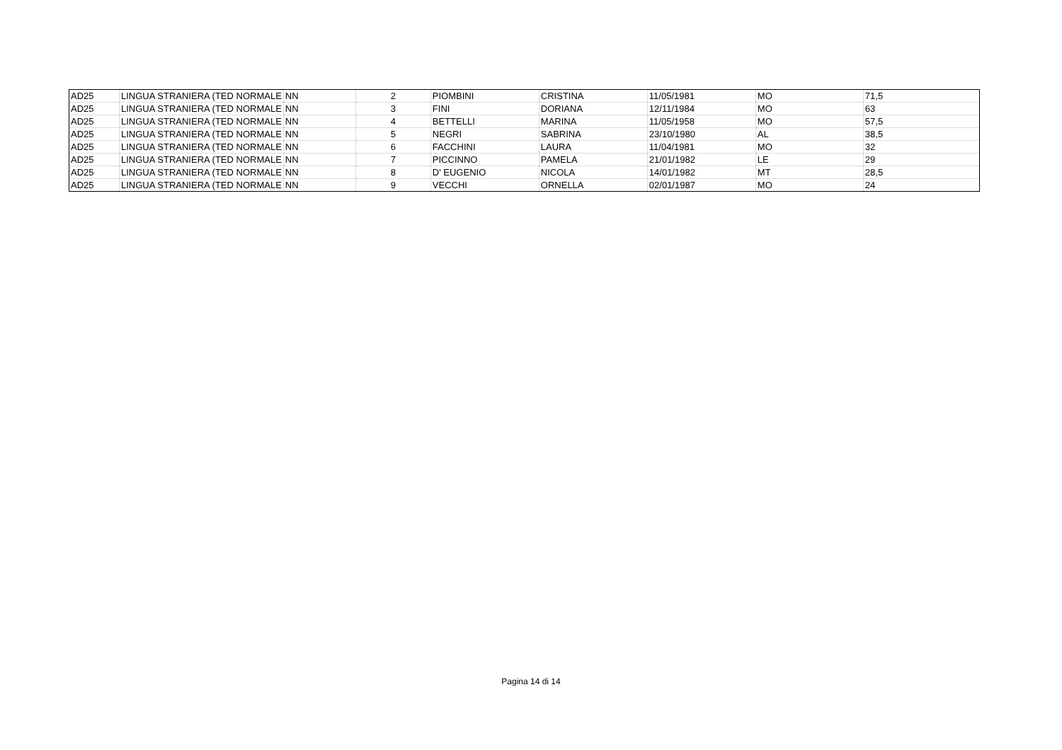| AD25 | LINGUA STRANIERA (TED NORMALE | NN | 2 | PIOMBINI | CRISTINA | 11/05/1981 | MO | 71,5 |
| AD25 | LINGUA STRANIERA (TED NORMALE | NN | 3 | FINI | DORIANA | 12/11/1984 | MO | 63 |
| AD25 | LINGUA STRANIERA (TED NORMALE | NN | 4 | BETTELLI | MARINA | 11/05/1958 | MO | 57,5 |
| AD25 | LINGUA STRANIERA (TED NORMALE | NN | 5 | NEGRI | SABRINA | 23/10/1980 | AL | 38,5 |
| AD25 | LINGUA STRANIERA (TED NORMALE | NN | 6 | FACCHINI | LAURA | 11/04/1981 | MO | 32 |
| AD25 | LINGUA STRANIERA (TED NORMALE | NN | 7 | PICCINNO | PAMELA | 21/01/1982 | LE | 29 |
| AD25 | LINGUA STRANIERA (TED NORMALE | NN | 8 | D' EUGENIO | NICOLA | 14/01/1982 | MT | 28,5 |
| AD25 | LINGUA STRANIERA (TED NORMALE | NN | 9 | VECCHI | ORNELLA | 02/01/1987 | MO | 24 |
Pagina 14 di 14